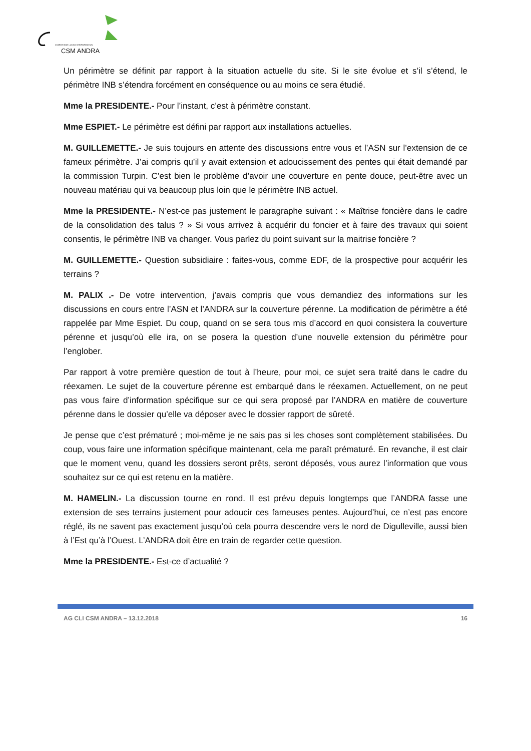COMMISSION LOCALE D'INFORMATION
CSM ANDRA
Un périmètre se définit par rapport à la situation actuelle du site. Si le site évolue et s’il s’étend, le périmètre INB s’étendra forcément en conséquence ou au moins ce sera étudié.
Mme la PRESIDENTE.- Pour l’instant, c’est à périmètre constant.
Mme ESPIET.- Le périmètre est défini par rapport aux installations actuelles.
M. GUILLEMETTE.- Je suis toujours en attente des discussions entre vous et l’ASN sur l’extension de ce fameux périmètre. J’ai compris qu’il y avait extension et adoucissement des pentes qui était demandé par la commission Turpin. C’est bien le problème d’avoir une couverture en pente douce, peut-être avec un nouveau matériau qui va beaucoup plus loin que le périmètre INB actuel.
Mme la PRESIDENTE.- N’est-ce pas justement le paragraphe suivant : « Maîtrise foncière dans le cadre de la consolidation des talus ? » Si vous arrivez à acquérir du foncier et à faire des travaux qui soient consentis, le périmètre INB va changer. Vous parlez du point suivant sur la maitrise foncière ?
M. GUILLEMETTE.- Question subsidiaire : faites-vous, comme EDF, de la prospective pour acquérir les terrains ?
M. PALIX .- De votre intervention, j’avais compris que vous demandiez des informations sur les discussions en cours entre l’ASN et l’ANDRA sur la couverture pérenne. La modification de périmètre a été rappelée par Mme Espiet. Du coup, quand on se sera tous mis d’accord en quoi consistera la couverture pérenne et jusqu’où elle ira, on se posera la question d’une nouvelle extension du périmètre pour l’englober.
Par rapport à votre première question de tout à l’heure, pour moi, ce sujet sera traité dans le cadre du réexamen. Le sujet de la couverture pérenne est embarqué dans le réexamen. Actuellement, on ne peut pas vous faire d’information spécifique sur ce qui sera proposé par l’ANDRA en matière de couverture pérenne dans le dossier qu’elle va déposer avec le dossier rapport de sûreté.
Je pense que c’est prématuré ; moi-même je ne sais pas si les choses sont complètement stabilisées. Du coup, vous faire une information spécifique maintenant, cela me paraît prématuré. En revanche, il est clair que le moment venu, quand les dossiers seront prêts, seront déposés, vous aurez l’information que vous souhaitez sur ce qui est retenu en la matière.
M. HAMELIN.- La discussion tourne en rond. Il est prévu depuis longtemps que l’ANDRA fasse une extension de ses terrains justement pour adoucir ces fameuses pentes. Aujourd’hui, ce n’est pas encore réglé, ils ne savent pas exactement jusqu’où cela pourra descendre vers le nord de Digulleville, aussi bien à l’Est qu’à l’Ouest. L’ANDRA doit être en train de regarder cette question.
Mme la PRESIDENTE.- Est-ce d’actualité ?
AG CLI CSM ANDRA – 13.12.2018 16